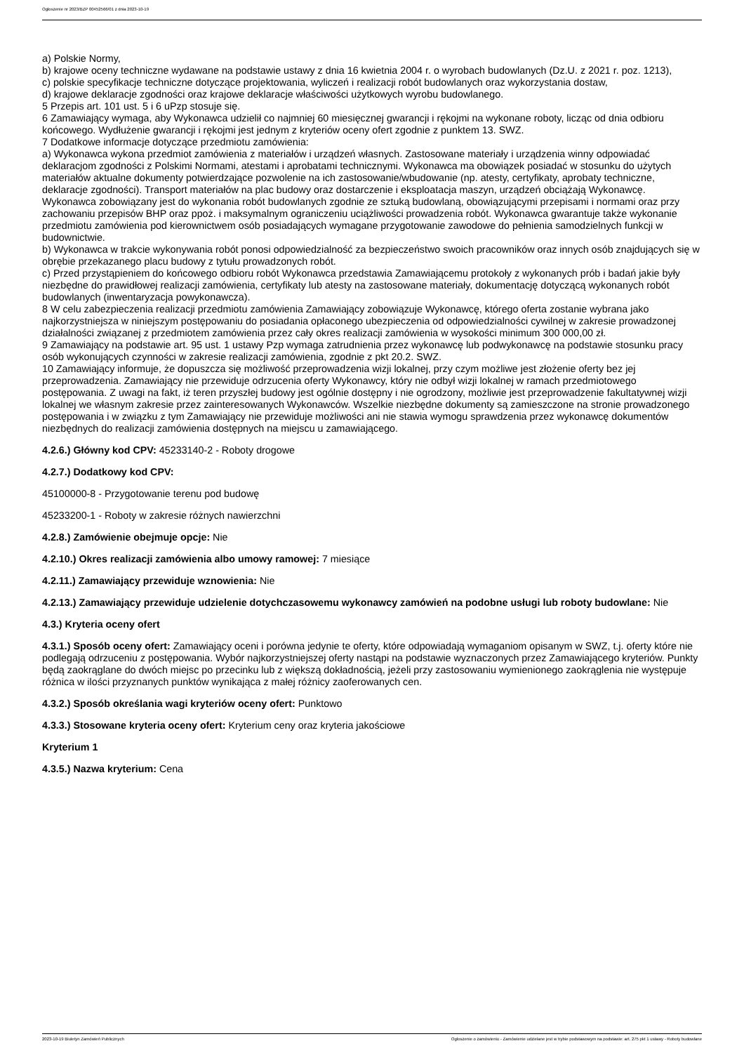Ogłoszenie nr 2023/BZP 00452566/01 z dnia 2023-10-19
a) Polskie Normy,
b) krajowe oceny techniczne wydawane na podstawie ustawy z dnia 16 kwietnia 2004 r. o wyrobach budowlanych (Dz.U. z 2021 r. poz. 1213),
c) polskie specyfikacje techniczne dotyczące projektowania, wyliczeń i realizacji robót budowlanych oraz wykorzystania dostaw,
d) krajowe deklaracje zgodności oraz krajowe deklaracje właściwości użytkowych wyrobu budowlanego.
5 Przepis art. 101 ust. 5 i 6 uPzp stosuje się.
6 Zamawiający wymaga, aby Wykonawca udzielił co najmniej 60 miesięcznej gwarancji i rękojmi na wykonane roboty, licząc od dnia odbioru końcowego. Wydłużenie gwarancji i rękojmi jest jednym z kryteriów oceny ofert zgodnie z punktem 13. SWZ.
7 Dodatkowe informacje dotyczące przedmiotu zamówienia:
a) Wykonawca wykona przedmiot zamówienia z materiałów i urządzeń własnych. Zastosowane materiały i urządzenia winny odpowiadać deklaracjom zgodności z Polskimi Normami, atestami i aprobatami technicznymi. Wykonawca ma obowiązek posiadać w stosunku do użytych materiałów aktualne dokumenty potwierdzające pozwolenie na ich zastosowanie/wbudowanie (np. atesty, certyfikaty, aprobaty techniczne, deklaracje zgodności). Transport materiałów na plac budowy oraz dostarczenie i eksploatacja maszyn, urządzeń obciążają Wykonawcę. Wykonawca zobowiązany jest do wykonania robót budowlanych zgodnie ze sztuką budowlaną, obowiązującymi przepisami i normami oraz przy zachowaniu przepisów BHP oraz ppoż. i maksymalnym ograniczeniu uciążliwości prowadzenia robót. Wykonawca gwarantuje także wykonanie przedmiotu zamówienia pod kierownictwem osób posiadających wymagane przygotowanie zawodowe do pełnienia samodzielnych funkcji w budownictwie.
b) Wykonawca w trakcie wykonywania robót ponosi odpowiedzialność za bezpieczeństwo swoich pracowników oraz innych osób znajdujących się w obrębie przekazanego placu budowy z tytułu prowadzonych robót.
c) Przed przystąpieniem do końcowego odbioru robót Wykonawca przedstawia Zamawiającemu protokoły z wykonanych prób i badań jakie były niezbędne do prawidłowej realizacji zamówienia, certyfikaty lub atesty na zastosowane materiały, dokumentację dotyczącą wykonanych robót budowlanych (inwentaryzacja powykonawcza).
8 W celu zabezpieczenia realizacji przedmiotu zamówienia Zamawiający zobowiązuje Wykonawcę, którego oferta zostanie wybrana jako najkorzystniejsza w niniejszym postępowaniu do posiadania opłaconego ubezpieczenia od odpowiedzialności cywilnej w zakresie prowadzonej działalności związanej z przedmiotem zamówienia przez cały okres realizacji zamówienia w wysokości minimum 300 000,00 zł.
9 Zamawiający na podstawie art. 95 ust. 1 ustawy Pzp wymaga zatrudnienia przez wykonawcę lub podwykonawcę na podstawie stosunku pracy osób wykonujących czynności w zakresie realizacji zamówienia, zgodnie z pkt 20.2. SWZ.
10 Zamawiający informuje, że dopuszcza się możliwość przeprowadzenia wizji lokalnej, przy czym możliwe jest złożenie oferty bez jej przeprowadzenia. Zamawiający nie przewiduje odrzucenia oferty Wykonawcy, który nie odbył wizji lokalnej w ramach przedmiotowego postępowania. Z uwagi na fakt, iż teren przyszłej budowy jest ogólnie dostępny i nie ogrodzony, możliwie jest przeprowadzenie fakultatywnej wizji lokalnej we własnym zakresie przez zainteresowanych Wykonawców. Wszelkie niezbędne dokumenty są zamieszczone na stronie prowadzonego postępowania i w związku z tym Zamawiający nie przewiduje możliwości ani nie stawia wymogu sprawdzenia przez wykonawcę dokumentów niezbędnych do realizacji zamówienia dostępnych na miejscu u zamawiającego.
4.2.6.) Główny kod CPV: 45233140-2 - Roboty drogowe
4.2.7.) Dodatkowy kod CPV:
45100000-8 - Przygotowanie terenu pod budowę
45233200-1 - Roboty w zakresie różnych nawierzchni
4.2.8.) Zamówienie obejmuje opcje: Nie
4.2.10.) Okres realizacji zamówienia albo umowy ramowej: 7 miesiące
4.2.11.) Zamawiający przewiduje wznowienia: Nie
4.2.13.) Zamawiający przewiduje udzielenie dotychczasowemu wykonawcy zamówień na podobne usługi lub roboty budowlane: Nie
4.3.) Kryteria oceny ofert
4.3.1.) Sposób oceny ofert: Zamawiający oceni i porówna jedynie te oferty, które odpowiadają wymaganiom opisanym w SWZ, t.j. oferty które nie podlegają odrzuceniu z postępowania. Wybór najkorzystniejszej oferty nastąpi na podstawie wyznaczonych przez Zamawiającego kryteriów. Punkty będą zaokrąglane do dwóch miejsc po przecinku lub z większą dokładnością, jeżeli przy zastosowaniu wymienionego zaokrąglenia nie występuje różnica w ilości przyznanych punktów wynikająca z małej różnicy zaoferowanych cen.
4.3.2.) Sposób określania wagi kryteriów oceny ofert: Punktowo
4.3.3.) Stosowane kryteria oceny ofert: Kryterium ceny oraz kryteria jakościowe
Kryterium 1
4.3.5.) Nazwa kryterium: Cena
2023-10-19 Biuletyn Zamówień Publicznych Ogłoszenie o zamówieniu - Zamówienie udzielane jest w trybie podstawowym na podstawie: art. 275 pkt 1 ustawy - Roboty budowlane